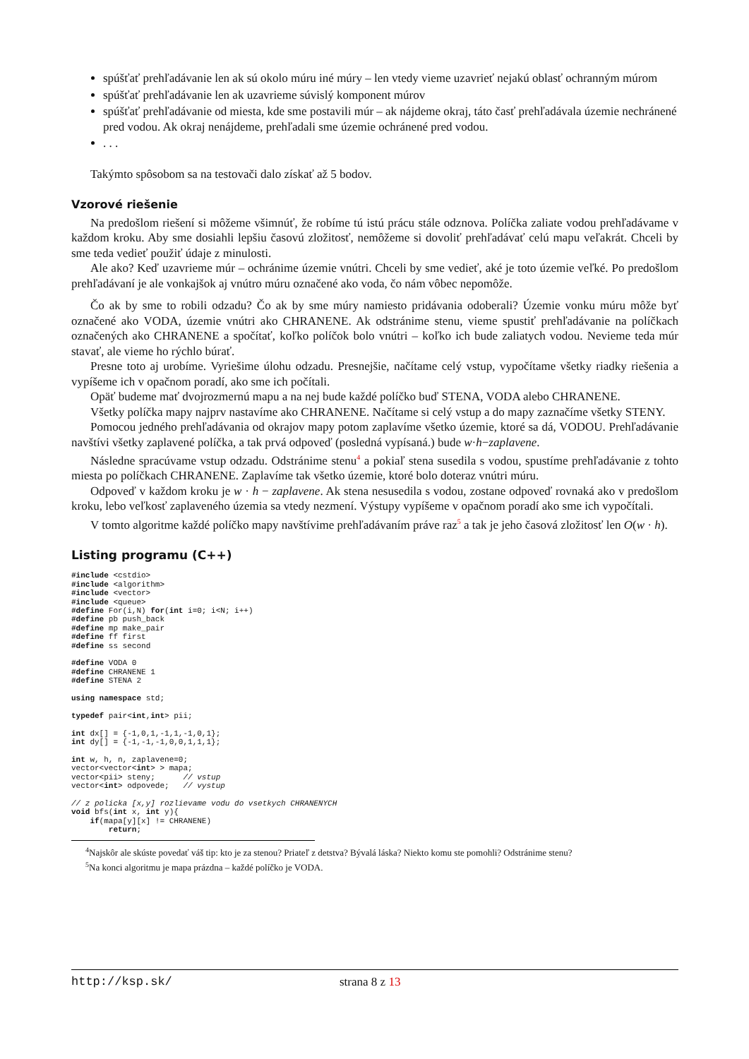spúšťať prehľadávanie len ak sú okolo múru iné múry – len vtedy vieme uzavrieť nejakú oblasť ochranným múrom
spúšťať prehľadávanie len ak uzavrieme súvislý komponent múrov
spúšťať prehľadávanie od miesta, kde sme postavili múr – ak nájdeme okraj, táto časť prehľadávala územie nechránené pred vodou. Ak okraj nenájdeme, prehľadali sme územie ochránené pred vodou.
. . .
Takýmto spôsobom sa na testovači dalo získať až 5 bodov.
Vzorové riešenie
Na predošlom riešení si môžeme všimnúť, že robíme tú istú prácu stále odznova. Políčka zaliate vodou prehľadávame v každom kroku. Aby sme dosiahli lepšiu časovú zložitosť, nemôžeme si dovoliť prehľadávať celú mapu veľakrát. Chceli by sme teda vedieť použiť údaje z minulosti.
Ale ako? Keď uzavrieme múr – ochránime územie vnútri. Chceli by sme vedieť, aké je toto územie veľké. Po predošlom prehľadávaní je ale vonkajšok aj vnútro múru označené ako voda, čo nám vôbec nepomôže.
Čo ak by sme to robili odzadu? Čo ak by sme múry namiesto pridávania odoberali? Územie vonku múru môže byť označené ako VODA, územie vnútri ako CHRANENE. Ak odstránime stenu, vieme spustiť prehľadávanie na políčkach označených ako CHRANENE a spočítať, koľko políčok bolo vnútri – koľko ich bude zaliatych vodou. Nevieme teda múr stavať, ale vieme ho rýchlo búrať.
Presne toto aj urobíme. Vyriešime úlohu odzadu. Presnejšie, načítame celý vstup, vypočítame všetky riadky riešenia a vypíšeme ich v opačnom poradí, ako sme ich počítali.
Opäť budeme mať dvojrozmernú mapu a na nej bude každé políčko buď STENA, VODA alebo CHRANENE.
Všetky políčka mapy najprv nastavíme ako CHRANENE. Načítame si celý vstup a do mapy zaznačíme všetky STENY.
Pomocou jedného prehľadávania od okrajov mapy potom zaplavíme všetko územie, ktoré sa dá, VODOU. Prehľadávanie navštívi všetky zaplavené políčka, a tak prvá odpoveď (posledná vypísaná.) bude w·h−zaplavene.
Následne spracúvame vstup odzadu. Odstránime stenu<sup>4</sup> a pokiaľ stena susedila s vodou, spustíme prehľadávanie z tohto miesta po políčkach CHRANENE. Zaplavíme tak všetko územie, ktoré bolo doteraz vnútri múru.
Odpoveď v každom kroku je w · h − zaplavene. Ak stena nesusedila s vodou, zostane odpoveď rovnaká ako v predošlom kroku, lebo veľkosť zaplaveného územia sa vtedy nezmení. Výstupy vypíšeme v opačnom poradí ako sme ich vypočítali.
V tomto algoritme každé políčko mapy navštívime prehľadávaním práve raz<sup>5</sup> a tak je jeho časová zložitosť len O(w · h).
Listing programu (C++)
#include <cstdio>
#include <algorithm>
#include <vector>
#include <queue>
#define For(i,N) for(int i=0; i<N; i++)
#define pb push_back
#define mp make_pair
#define ff first
#define ss second

#define VODA 0
#define CHRANENE 1
#define STENA 2

using namespace std;

typedef pair<int,int> pii;

int dx[] = {-1,0,1,-1,1,-1,0,1};
int dy[] = {-1,-1,-1,0,0,1,1,1};

int w, h, n, zaplavene=0;
vector<vector<int> > mapa;
vector<pii> steny;      // vstup
vector<int> odpovede;   // vystup

// z policka [x,y] rozlievame vodu do vsetkych CHRANENYCH
void bfs(int x, int y){
    if(mapa[y][x] != CHRANENE)
        return;
<sup>4</sup> Najskôr ale skúste povedať váš tip: kto je za stenou? Priateľ z detstva? Bývalá láska? Niekto komu ste pomohli? Odstránime stenu?
<sup>5</sup> Na konci algoritmu je mapa prázdna – každé políčko je VODA.
http://ksp.sk/ strana 8 z 13